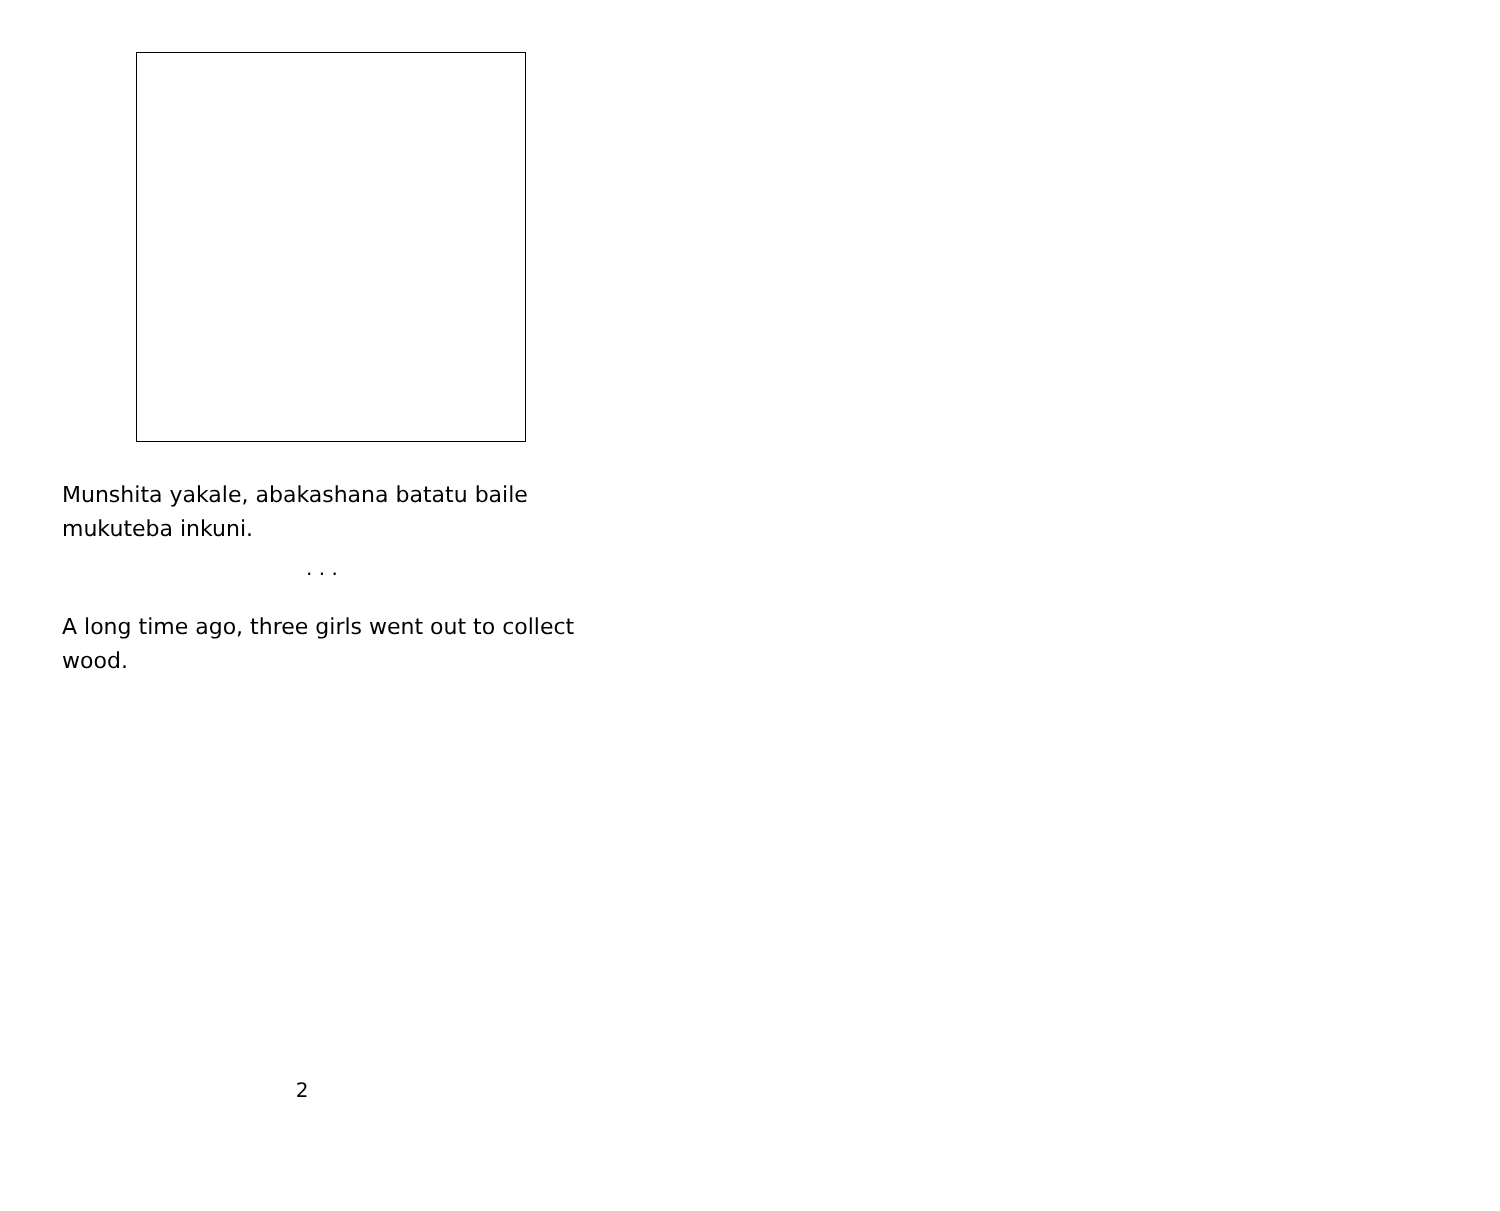Munshita yakale, abakashana batatu baile mukuteba inkuni.
. . .
A long time ago, three girls went out to collect wood.
2